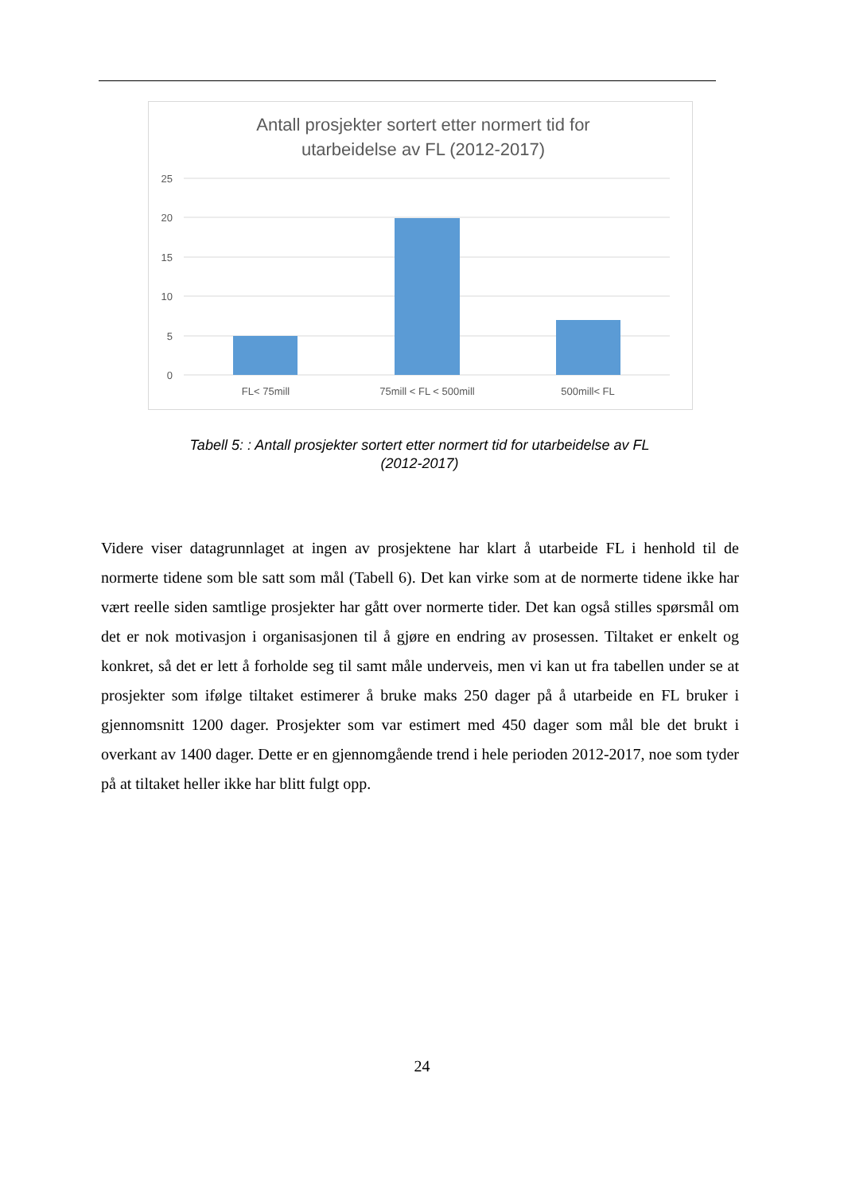Antall prosjekter sortert etter normert tid for
utarbeidelse av FL (2012-2017)
25
20
15
10
5
0
FL< 75mill
75mill < FL < 500mill
500mill< FL
Tabell 5: : Antall prosjekter sortert etter normert tid for utarbeidelse av FL
(2012-2017)
Videre viser datagrunnlaget at ingen av prosjektene har klart å utarbeide FL i henhold til de normerte tidene som ble satt som mål (Tabell 6). Det kan virke som at de normerte tidene ikke har vært reelle siden samtlige prosjekter har gått over normerte tider. Det kan også stilles spørsmål om det er nok motivasjon i organisasjonen til å gjøre en endring av prosessen. Tiltaket er enkelt og konkret, så det er lett å forholde seg til samt måle underveis, men vi kan ut fra tabellen under se at prosjekter som ifølge tiltaket estimerer å bruke maks 250 dager på å utarbeide en FL bruker i gjennomsnitt 1200 dager. Prosjekter som var estimert med 450 dager som mål ble det brukt i overkant av 1400 dager. Dette er en gjennomgående trend i hele perioden 2012-2017, noe som tyder på at tiltaket heller ikke har blitt fulgt opp.
24